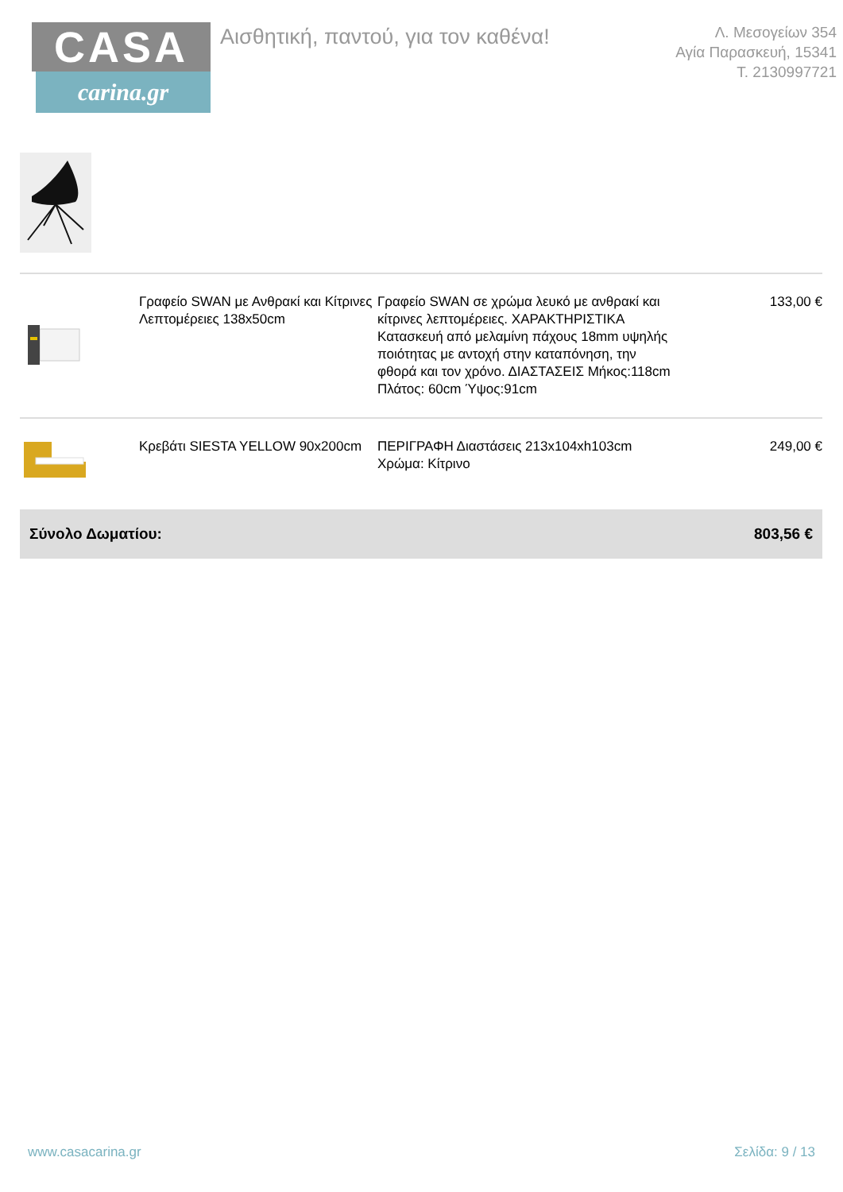CASA
carina.gr
Αισθητική, παντού, για τον καθένα!
Λ. Μεσογείων 354
Αγία Παρασκευή, 15341
Τ. 2130997721
| | Γραφείο SWAN με Ανθρακί και Κίτρινες Λεπτομέρειες 138x50cm | Γραφείο SWAN σε χρώμα λευκό με ανθρακί και κίτρινες λεπτομέρειες. ΧΑΡΑΚΤΗΡΙΣΤΙΚΑ Κατασκευή από μελαμίνη πάχους 18mm υψηλής ποιότητας με αντοχή στην καταπόνηση, την φθορά και τον χρόνο. ΔΙΑΣΤΑΣΕΙΣ Μήκος:118cm Πλάτος: 60cm Ύψος:91cm | 133,00 € |
| | Κρεβάτι SIESTA YELLOW 90x200cm | ΠΕΡΙΓΡΑΦΗ Διαστάσεις 213x104xh103cm Χρώμα: Κίτρινο | 249,00 € |
| Σύνολο Δωματίου: | | | 803,56 € |
www.casacarina.gr Σελίδα: 9 / 13